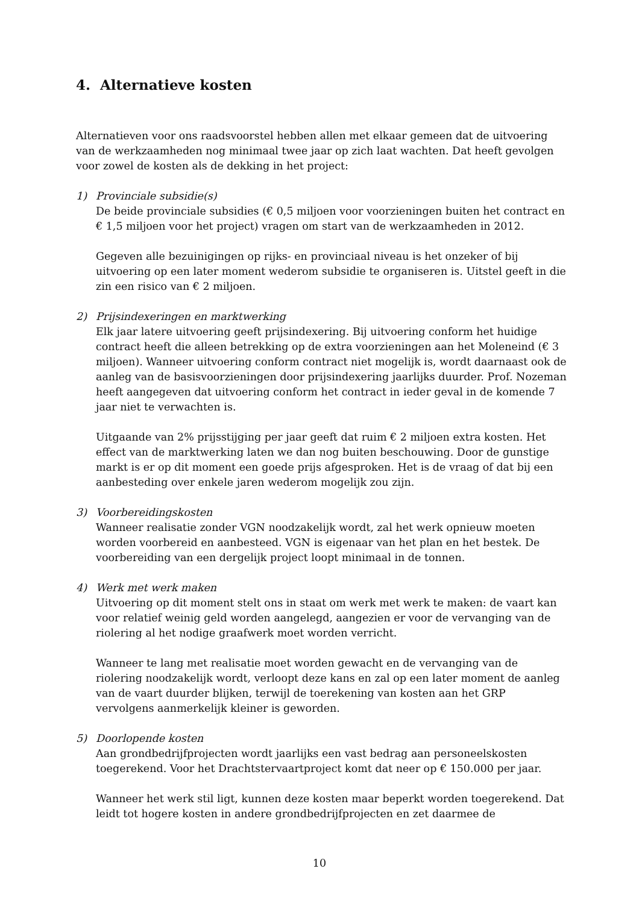4. Alternatieve kosten
Alternatieven voor ons raadsvoorstel hebben allen met elkaar gemeen dat de uitvoering van de werkzaamheden nog minimaal twee jaar op zich laat wachten. Dat heeft gevolgen voor zowel de kosten als de dekking in het project:
1) Provinciale subsidie(s)
De beide provinciale subsidies (€ 0,5 miljoen voor voorzieningen buiten het contract en € 1,5 miljoen voor het project) vragen om start van de werkzaamheden in 2012.
Gegeven alle bezuinigingen op rijks- en provinciaal niveau is het onzeker of bij uitvoering op een later moment wederom subsidie te organiseren is. Uitstel geeft in die zin een risico van € 2 miljoen.
2) Prijsindexeringen en marktwerking
Elk jaar latere uitvoering geeft prijsindexering. Bij uitvoering conform het huidige contract heeft die alleen betrekking op de extra voorzieningen aan het Moleneind (€ 3 miljoen). Wanneer uitvoering conform contract niet mogelijk is, wordt daarnaast ook de aanleg van de basisvoorzieningen door prijsindexering jaarlijks duurder. Prof. Nozeman heeft aangegeven dat uitvoering conform het contract in ieder geval in de komende 7 jaar niet te verwachten is.
Uitgaande van 2% prijsstijging per jaar geeft dat ruim € 2 miljoen extra kosten. Het effect van de marktwerking laten we dan nog buiten beschouwing. Door de gunstige markt is er op dit moment een goede prijs afgesproken. Het is de vraag of dat bij een aanbesteding over enkele jaren wederom mogelijk zou zijn.
3) Voorbereidingskosten
Wanneer realisatie zonder VGN noodzakelijk wordt, zal het werk opnieuw moeten worden voorbereid en aanbesteed. VGN is eigenaar van het plan en het bestek. De voorbereiding van een dergelijk project loopt minimaal in de tonnen.
4) Werk met werk maken
Uitvoering op dit moment stelt ons in staat om werk met werk te maken: de vaart kan voor relatief weinig geld worden aangelegd, aangezien er voor de vervanging van de riolering al het nodige graafwerk moet worden verricht.
Wanneer te lang met realisatie moet worden gewacht en de vervanging van de riolering noodzakelijk wordt, verloopt deze kans en zal op een later moment de aanleg van de vaart duurder blijken, terwijl de toerekening van kosten aan het GRP vervolgens aanmerkelijk kleiner is geworden.
5) Doorlopende kosten
Aan grondbedrijfprojecten wordt jaarlijks een vast bedrag aan personeelskosten toegerekend. Voor het Drachtstervaartproject komt dat neer op € 150.000 per jaar.
Wanneer het werk stil ligt, kunnen deze kosten maar beperkt worden toegerekend. Dat leidt tot hogere kosten in andere grondbedrijfprojecten en zet daarmee de
10